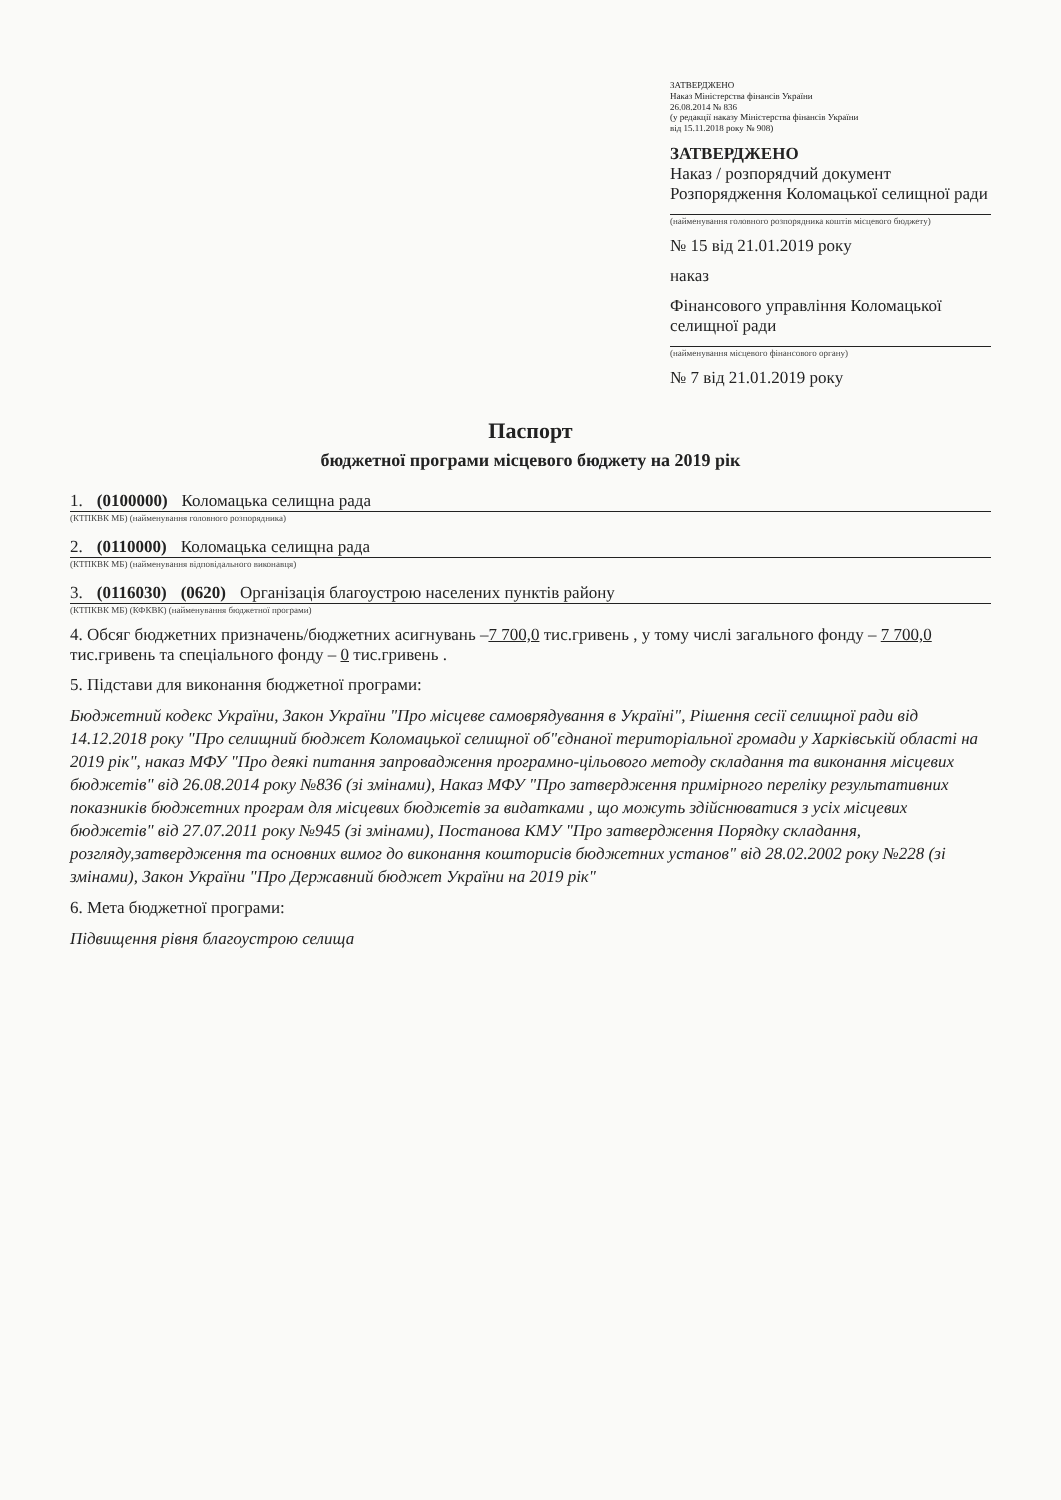ЗАТВЕРДЖЕНО
Наказ Міністерства фінансів України
26.08.2014 № 836
(у редакції наказу Міністерства фінансів України
від 15.11.2018 року № 908)
ЗАТВЕРДЖЕНО
Наказ / розпорядчий документ
Розпорядження Коломацької селищної ради
(найменування головного розпорядника коштів місцевого бюджету)
№ 15 від 21.01.2019 року
наказ
Фінансового управління Коломацької селищної ради
(найменування місцевого фінансового органу)
№ 7 від 21.01.2019 року
Паспорт
бюджетної програми місцевого бюджету на 2019 рік
1. (0100000) Коломацька селищна рада
(КТПКВК МБ) (найменування головного розпорядника)
2. (0110000) Коломацька селищна рада
(КТПКВК МБ) (найменування відповідального виконавця)
3. (0116030) (0620) Організація благоустрою населених пунктів району
(КТПКВК МБ) (КФКВК) (найменування бюджетної програми)
4. Обсяг бюджетних призначень/бюджетних асигнувань –7 700,0 тис.гривень , у тому числі загального фонду – 7 700,0 тис.гривень та спеціального фонду – 0 тис.гривень .
5. Підстави для виконання бюджетної програми:
Бюджетний кодекс України, Закон України "Про місцеве самоврядування в Україні", Рішення сесії селищної ради від 14.12.2018 року "Про селищний бюджет Коломацької селищної об"єднаної територіальної громади у Харківській області на 2019 рік", наказ МФУ "Про деякі питання запровадження програмно-цільового методу складання та виконання місцевих бюджетів" від 26.08.2014 року №836 (зі змінами), Наказ МФУ "Про затвердження примірного переліку результативних показників бюджетних програм для місцевих бюджетів за видатками , що можуть здійснюватися з усіх місцевих бюджетів" від 27.07.2011 року №945 (зі змінами), Постанова КМУ "Про затвердження Порядку складання, розгляду,затвердження та основних вимог до виконання кошторисів бюджетних установ" від 28.02.2002 року №228 (зі змінами), Закон України "Про Державний бюджет України на 2019 рік"
6. Мета бюджетної програми:
Підвищення рівня благоустрою селища